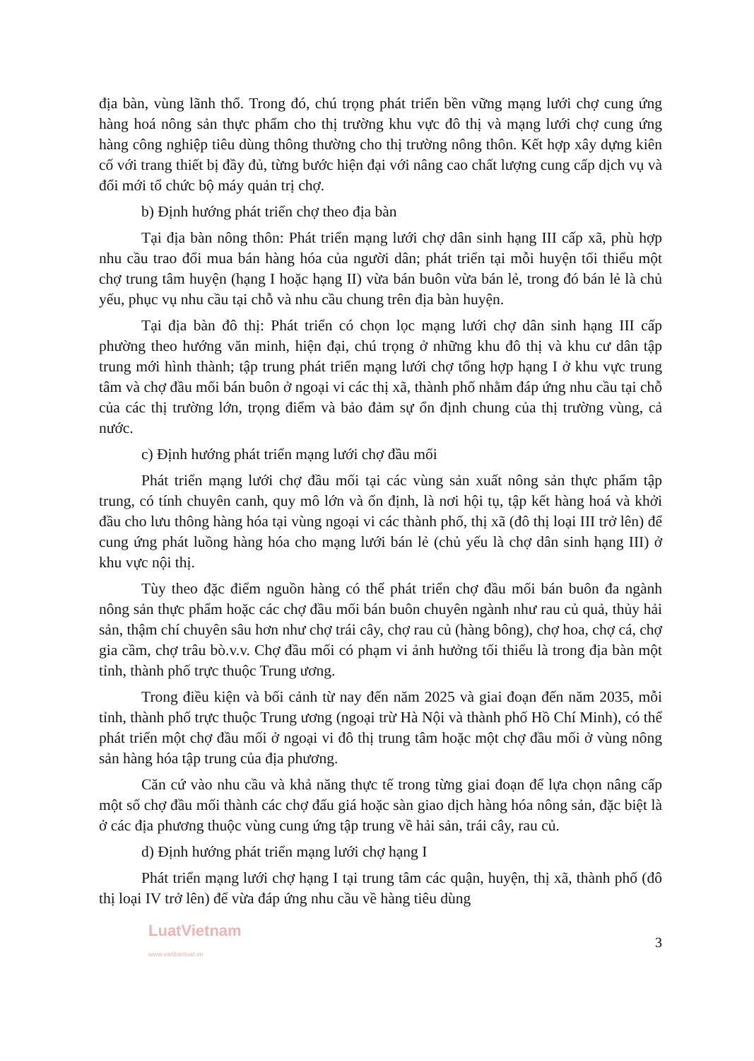địa bàn, vùng lãnh thổ. Trong đó, chú trọng phát triển bền vững mạng lưới chợ cung ứng hàng hoá nông sản thực phẩm cho thị trường khu vực đô thị và mạng lưới chợ cung ứng hàng công nghiệp tiêu dùng thông thường cho thị trường nông thôn. Kết hợp xây dựng kiên cố với trang thiết bị đầy đủ, từng bước hiện đại với nâng cao chất lượng cung cấp dịch vụ và đổi mới tổ chức bộ máy quản trị chợ.
b) Định hướng phát triển chợ theo địa bàn
Tại địa bàn nông thôn: Phát triển mạng lưới chợ dân sinh hạng III cấp xã, phù hợp nhu cầu trao đổi mua bán hàng hóa của người dân; phát triển tại mỗi huyện tối thiểu một chợ trung tâm huyện (hạng I hoặc hạng II) vừa bán buôn vừa bán lẻ, trong đó bán lẻ là chủ yếu, phục vụ nhu cầu tại chỗ và nhu cầu chung trên địa bàn huyện.
Tại địa bàn đô thị: Phát triển có chọn lọc mạng lưới chợ dân sinh hạng III cấp phường theo hướng văn minh, hiện đại, chú trọng ở những khu đô thị và khu cư dân tập trung mới hình thành; tập trung phát triển mạng lưới chợ tổng hợp hạng I ở khu vực trung tâm và chợ đầu mối bán buôn ở ngoại vi các thị xã, thành phố nhằm đáp ứng nhu cầu tại chỗ của các thị trường lớn, trọng điểm và bảo đảm sự ổn định chung của thị trường vùng, cả nước.
c) Định hướng phát triển mạng lưới chợ đầu mối
Phát triển mạng lưới chợ đầu mối tại các vùng sản xuất nông sản thực phẩm tập trung, có tính chuyên canh, quy mô lớn và ổn định, là nơi hội tụ, tập kết hàng hoá và khởi đầu cho lưu thông hàng hóa tại vùng ngoại vi các thành phố, thị xã (đô thị loại III trở lên) để cung ứng phát luồng hàng hóa cho mạng lưới bán lẻ (chủ yếu là chợ dân sinh hạng III) ở khu vực nội thị.
Tùy theo đặc điểm nguồn hàng có thể phát triển chợ đầu mối bán buôn đa ngành nông sản thực phẩm hoặc các chợ đầu mối bán buôn chuyên ngành như rau củ quả, thủy hải sản, thậm chí chuyên sâu hơn như chợ trái cây, chợ rau củ (hàng bông), chợ hoa, chợ cá, chợ gia cầm, chợ trâu bò.v.v. Chợ đầu mối có phạm vi ảnh hưởng tối thiểu là trong địa bàn một tỉnh, thành phố trực thuộc Trung ương.
Trong điều kiện và bối cảnh từ nay đến năm 2025 và giai đoạn đến năm 2035, mỗi tỉnh, thành phố trực thuộc Trung ương (ngoại trừ Hà Nội và thành phố Hồ Chí Minh), có thể phát triển một chợ đầu mối ở ngoại vi đô thị trung tâm hoặc một chợ đầu mối ở vùng nông sản hàng hóa tập trung của địa phương.
Căn cứ vào nhu cầu và khả năng thực tế trong từng giai đoạn để lựa chọn nâng cấp một số chợ đầu mối thành các chợ đấu giá hoặc sàn giao dịch hàng hóa nông sản, đặc biệt là ở các địa phương thuộc vùng cung ứng tập trung về hải sản, trái cây, rau củ.
d) Định hướng phát triển mạng lưới chợ hạng I
Phát triển mạng lưới chợ hạng I tại trung tâm các quận, huyện, thị xã, thành phố (đô thị loại IV trở lên) để vừa đáp ứng nhu cầu về hàng tiêu dùng
LuatVietnam
www.vanbanluat.vn 3